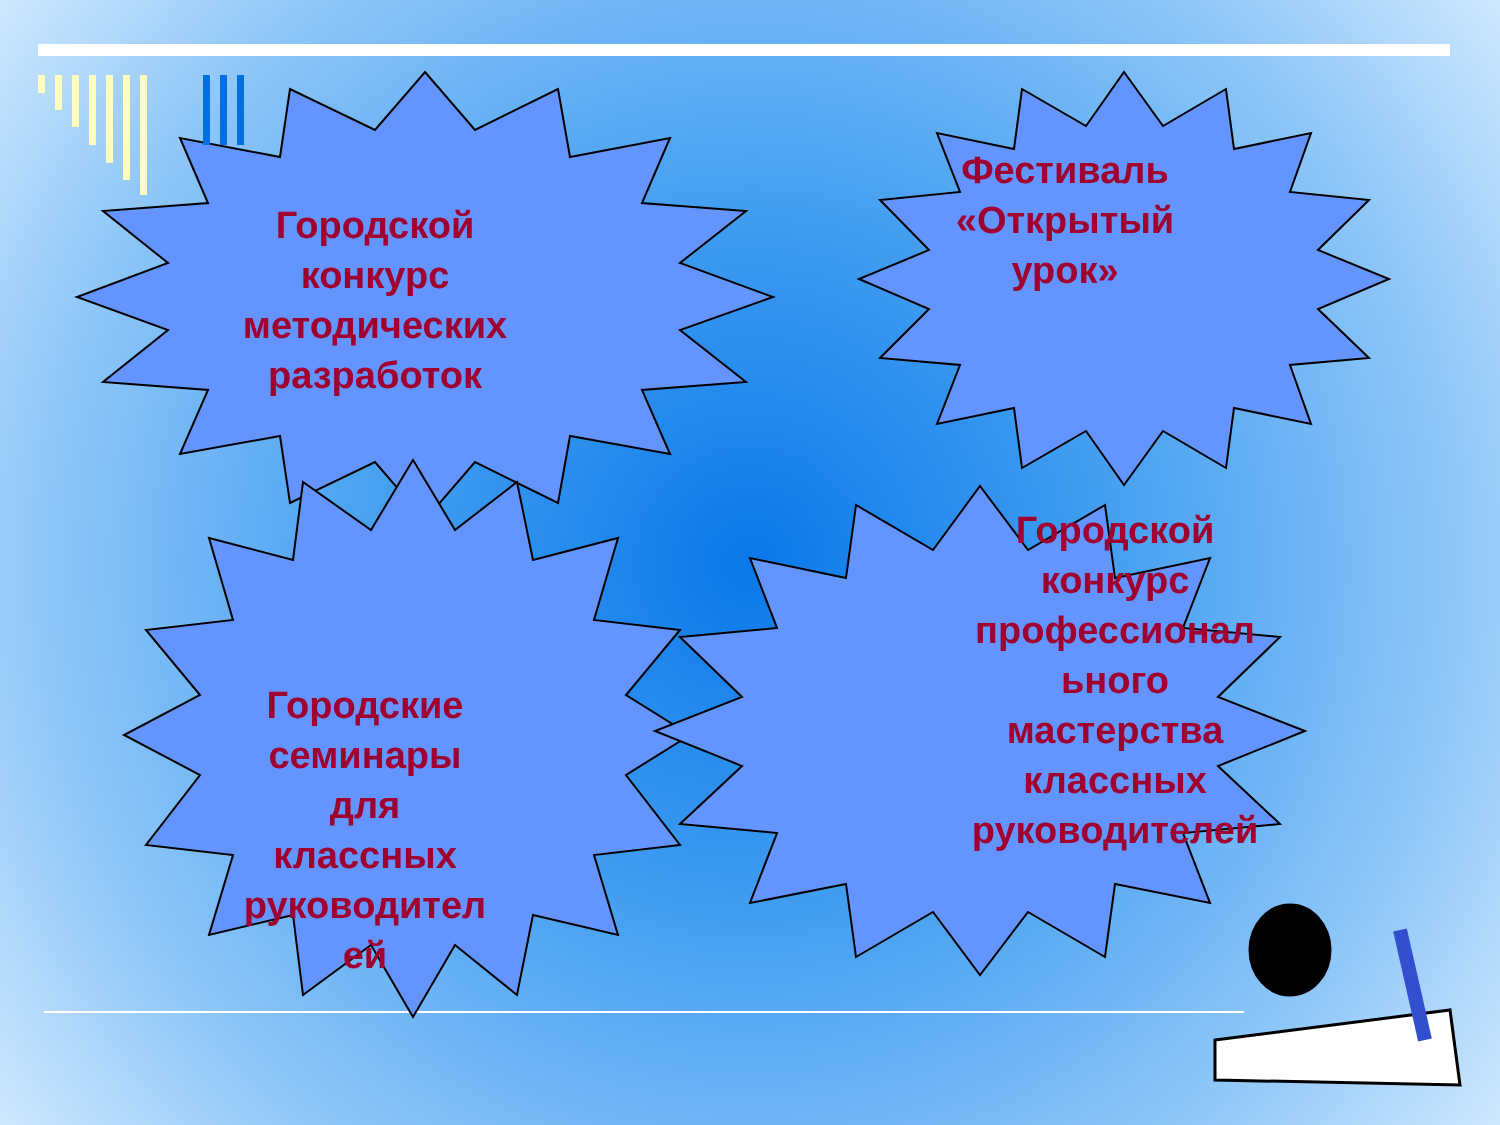Городской
конкурс
методических
разработок
Фестиваль
«Открытый
урок»
Городские
семинары
для
классных
руководител
ей
Городской
конкурс
профессионал
ьного
мастерства
классных
руководителей